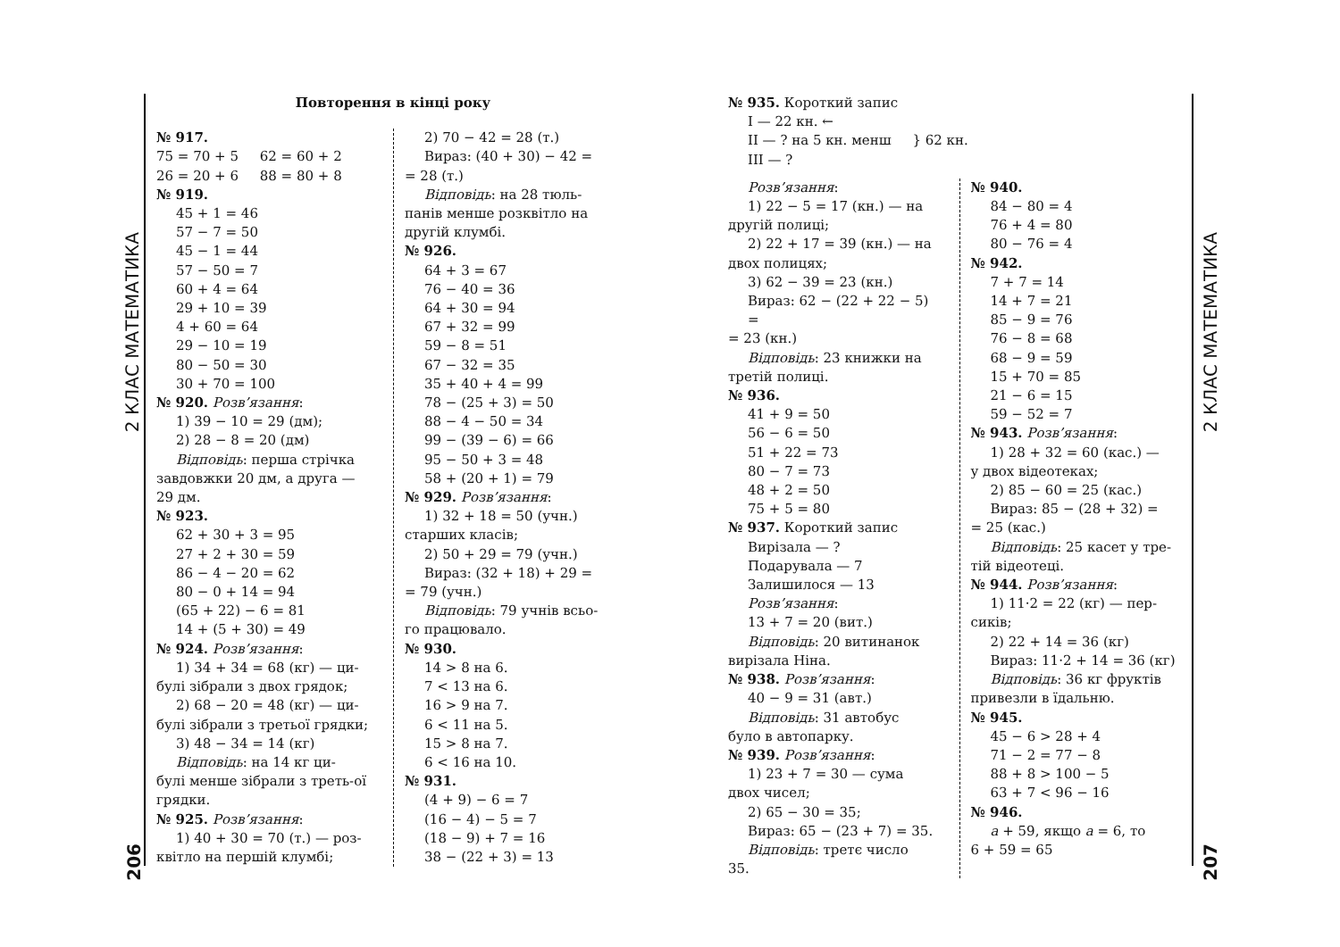2 КЛАС МАТЕМАТИКА
206
2 КЛАС МАТЕМАТИКА
207
Повторення в кінці року
№ 917.
75 = 70 + 5 62 = 60 + 2
26 = 20 + 6 88 = 80 + 8
№ 919.
45 + 1 = 46
57 − 7 = 50
45 − 1 = 44
57 − 50 = 7
60 + 4 = 64
29 + 10 = 39
4 + 60 = 64
29 − 10 = 19
80 − 50 = 30
30 + 70 = 100
№ 920. Розв’язання:
1) 39 − 10 = 29 (дм);
2) 28 − 8 = 20 (дм)
Відповідь: перша стрічка
завдовжки 20 дм, а друга — 29 дм.
№ 923.
62 + 30 + 3 = 95
27 + 2 + 30 = 59
86 − 4 − 20 = 62
80 − 0 + 14 = 94
(65 + 22) − 6 = 81
14 + (5 + 30) = 49
№ 924. Розв’язання:
1) 34 + 34 = 68 (кг) — ци-
булі зібрали з двох грядок;
2) 68 − 20 = 48 (кг) — ци-
булі зібрали з третьої грядки;
3) 48 − 34 = 14 (кг)
Відповідь: на 14 кг ци-
булі менше зібрали з треть-ої грядки.
№ 925. Розв’язання:
1) 40 + 30 = 70 (т.) — роз-
квітло на першій клумбі;
2) 70 − 42 = 28 (т.)
Вираз: (40 + 30) − 42 =
= 28 (т.)
Відповідь: на 28 тюль-
панів менше розквітло на другій клумбі.
№ 926.
64 + 3 = 67
76 − 40 = 36
64 + 30 = 94
67 + 32 = 99
59 − 8 = 51
67 − 32 = 35
35 + 40 + 4 = 99
78 − (25 + 3) = 50
88 − 4 − 50 = 34
99 − (39 − 6) = 66
95 − 50 + 3 = 48
58 + (20 + 1) = 79
№ 929. Розв’язання:
1) 32 + 18 = 50 (учн.)
старших класів;
2) 50 + 29 = 79 (учн.)
Вираз: (32 + 18) + 29 =
= 79 (учн.)
Відповідь: 79 учнів всьо-
го працювало.
№ 930.
14 > 8 на 6.
7 < 13 на 6.
16 > 9 на 7.
6 < 11 на 5.
15 > 8 на 7.
6 < 16 на 10.
№ 931.
(4 + 9) − 6 = 7
(16 − 4) − 5 = 7
(18 − 9) + 7 = 16
38 − (22 + 3) = 13
№ 935. Короткий запис
I — 22 кн. ←
II — ? на 5 кн. менш } 62 кн.
III — ?
Розв’язання:
1) 22 − 5 = 17 (кн.) — на
другій полиці;
2) 22 + 17 = 39 (кн.) — на
двох полицях;
3) 62 − 39 = 23 (кн.)
Вираз: 62 − (22 + 22 − 5) =
= 23 (кн.)
Відповідь: 23 книжки на
третій полиці.
№ 936.
41 + 9 = 50
56 − 6 = 50
51 + 22 = 73
80 − 7 = 73
48 + 2 = 50
75 + 5 = 80
№ 937. Короткий запис
Вирізала — ?
Подарувала — 7
Залишилося — 13
Розв’язання:
13 + 7 = 20 (вит.)
Відповідь: 20 витинанок
вирізала Ніна.
№ 938. Розв’язання:
40 − 9 = 31 (авт.)
Відповідь: 31 автобус
було в автопарку.
№ 939. Розв’язання:
1) 23 + 7 = 30 — сума
двох чисел;
2) 65 − 30 = 35;
Вираз: 65 − (23 + 7) = 35.
Відповідь: третє число
35.
№ 940.
84 − 80 = 4
76 + 4 = 80
80 − 76 = 4
№ 942.
7 + 7 = 14
14 + 7 = 21
85 − 9 = 76
76 − 8 = 68
68 − 9 = 59
15 + 70 = 85
21 − 6 = 15
59 − 52 = 7
№ 943. Розв’язання:
1) 28 + 32 = 60 (кас.) —
у двох відеотеках;
2) 85 − 60 = 25 (кас.)
Вираз: 85 − (28 + 32) =
= 25 (кас.)
Відповідь: 25 касет у тре-
тій відеотеці.
№ 944. Розв’язання:
1) 11·2 = 22 (кг) — пер-
сиків;
2) 22 + 14 = 36 (кг)
Вираз: 11·2 + 14 = 36 (кг)
Відповідь: 36 кг фруктів
привезли в їдальню.
№ 945.
45 − 6 > 28 + 4
71 − 2 = 77 − 8
88 + 8 > 100 − 5
63 + 7 < 96 − 16
№ 946.
а + 59, якщо а = 6, то
6 + 59 = 65